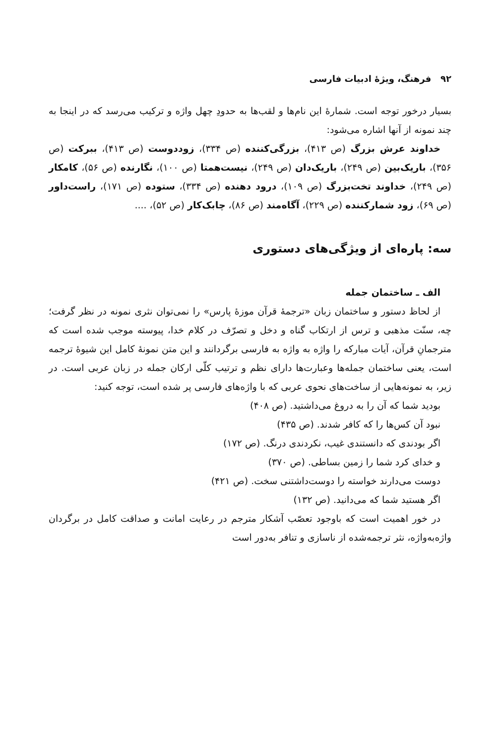۹۲ فرهنگ، ویژهٔ ادبیات فارسی
بسیار درخور توجه است. شمارهٔ این نام‌ها و لقب‌ها به حدودِ چهل واژه و ترکیب می‌رسد که در اینجا به چند نمونه از آنها اشاره می‌شود:
خداوند عرش بزرگ (ص ۴۱۳)، بزرگی‌کننده (ص ۳۳۴)، زوددوست (ص ۴۱۳)، ببرکت (ص ۳۵۶)، باریک‌بین (ص ۲۴۹)، باریک‌دان (ص ۲۴۹)، نیست‌همتا (ص ۱۰۰)، نگارنده (ص ۵۶)، کامکار (ص ۲۴۹)، خداوند تخت‌بزرگ (ص ۱۰۹)، درود دهنده (ص ۳۳۴)، ستوده (ص ۱۷۱)، راست‌داور (ص ۶۹)، زود شمارکننده (ص ۲۲۹)، آگاه‌مند (ص ۸۶)، چابک‌کار (ص ۵۲)، ....
سه: پاره‌ای از ویژگی‌های دستوری
الف ـ ساختمان جمله
از لحاظ دستور و ساختمان زبان «ترجمهٔ قرآن موزهٔ پارس» را نمی‌توان نثری نمونه در نظر گرفت؛ چه، سنّت مذهبی و ترس از ارتکاب گناه و دخل و تصرّف در کلام خدا، پیوسته موجب شده است که مترجمانِ قرآن، آیات مبارکه را واژه به واژه به فارسی برگردانند و این متن نمونهٔ کامل این شیوهٔ ترجمه است، یعنی ساختمان جمله‌ها وعبارت‌ها دارای نظم و ترتیب کلّی ارکان جمله در زبان عربی است. در زیر، به نمونه‌هایی از ساخت‌های نحوی عربی که با واژه‌های فارسی پر شده است، توجه کنید:
بودید شما که آن را به دروغ می‌داشتید. (ص ۴۰۸)
نبود آن کس‌ها را که کافر شدند. (ص ۴۳۵)
اگر بودندی که دانستندی غیب، نکردندی درنگ. (ص ۱۷۲)
و خدای کرد شما را زمین بساطی. (ص ۳۷۰)
دوست می‌دارند خواسته را دوست‌داشتنی سخت. (ص ۴۲۱)
اگر هستید شما که می‌دانید. (ص ۱۳۲)
در خور اهمیت است که باوجود تعصّب آشکار مترجم در رعایت امانت و صداقت کامل در برگردان واژه‌به‌واژه، نثر ترجمه‌شده از ناسازی و تنافر به‌دور است